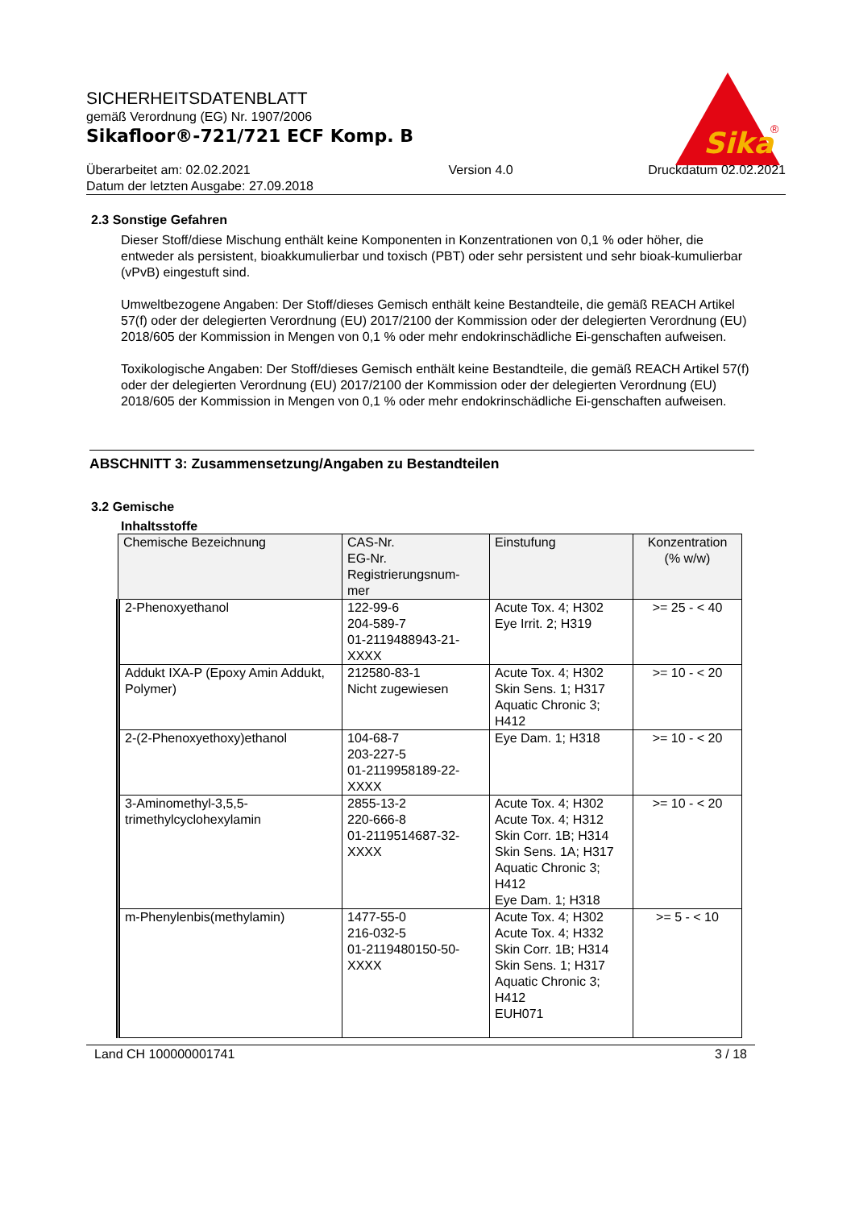Sika
®
SICHERHEITSDATENBLATT
gemäß Verordnung (EG) Nr. 1907/2006
Sikafloor®-721/721 ECF Komp. B
Überarbeitet am: 02.02.2021
Datum der letzten Ausgabe: 27.09.2018
Version 4.0 Druckdatum 02.02.2021
2.3 Sonstige Gefahren
Dieser Stoff/diese Mischung enthält keine Komponenten in Konzentrationen von 0,1 % oder höher, die entweder als persistent, bioakkumulierbar und toxisch (PBT) oder sehr persistent und sehr bioak-kumulierbar (vPvB) eingestuft sind.
Umweltbezogene Angaben: Der Stoff/dieses Gemisch enthält keine Bestandteile, die gemäß REACH Artikel 57(f) oder der delegierten Verordnung (EU) 2017/2100 der Kommission oder der delegierten Verordnung (EU) 2018/605 der Kommission in Mengen von 0,1 % oder mehr endokrinschädliche Ei-genschaften aufweisen.
Toxikologische Angaben: Der Stoff/dieses Gemisch enthält keine Bestandteile, die gemäß REACH Artikel 57(f) oder der delegierten Verordnung (EU) 2017/2100 der Kommission oder der delegierten Verordnung (EU) 2018/605 der Kommission in Mengen von 0,1 % oder mehr endokrinschädliche Ei-genschaften aufweisen.
ABSCHNITT 3: Zusammensetzung/Angaben zu Bestandteilen
3.2 Gemische
Inhaltsstoffe
| Chemische Bezeichnung | CAS-Nr. EG-Nr. Registrierungsnum- mer | Einstufung | Konzentration (% w/w) |
| --- | --- | --- | --- |
| 2-Phenoxyethanol | 122-99-6 204-589-7 01-2119488943-21- XXXX | Acute Tox. 4; H302 Eye Irrit. 2; H319 | >= 25 - < 40 |
| Addukt IXA-P (Epoxy Amin Addukt, Polymer) | 212580-83-1 Nicht zugewiesen | Acute Tox. 4; H302 Skin Sens. 1; H317 Aquatic Chronic 3; H412 | >= 10 - < 20 |
| 2-(2-Phenoxyethoxy)ethanol | 104-68-7 203-227-5 01-2119958189-22- XXXX | Eye Dam. 1; H318 | >= 10 - < 20 |
| 3-Aminomethyl-3,5,5-trimethylcyclohexylamin | 2855-13-2 220-666-8 01-2119514687-32- XXXX | Acute Tox. 4; H302 Acute Tox. 4; H312 Skin Corr. 1B; H314 Skin Sens. 1A; H317 Aquatic Chronic 3; H412 Eye Dam. 1; H318 | >= 10 - < 20 |
| m-Phenylenbis(methylamin) | 1477-55-0 216-032-5 01-2119480150-50- XXXX | Acute Tox. 4; H302 Acute Tox. 4; H332 Skin Corr. 1B; H314 Skin Sens. 1; H317 Aquatic Chronic 3; H412 EUH071 | >= 5 - < 10 |
Land CH 100000001741 3 / 18